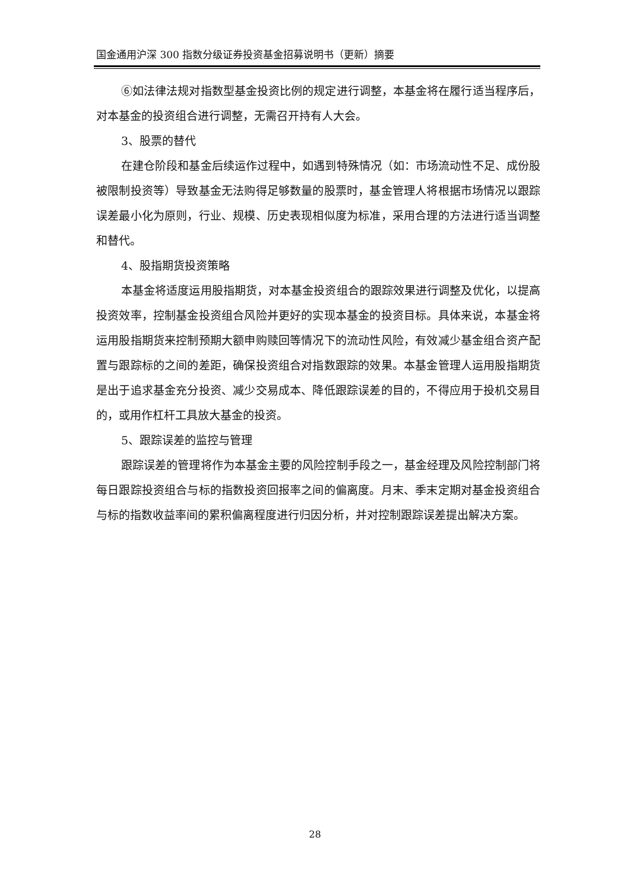国金通用沪深 300 指数分级证券投资基金招募说明书（更新）摘要
⑥如法律法规对指数型基金投资比例的规定进行调整，本基金将在履行适当程序后，对本基金的投资组合进行调整，无需召开持有人大会。
3、股票的替代
在建仓阶段和基金后续运作过程中，如遇到特殊情况（如：市场流动性不足、成份股被限制投资等）导致基金无法购得足够数量的股票时，基金管理人将根据市场情况以跟踪误差最小化为原则，行业、规模、历史表现相似度为标准，采用合理的方法进行适当调整和替代。
4、股指期货投资策略
本基金将适度运用股指期货，对本基金投资组合的跟踪效果进行调整及优化，以提高投资效率，控制基金投资组合风险并更好的实现本基金的投资目标。具体来说，本基金将运用股指期货来控制预期大额申购赎回等情况下的流动性风险，有效减少基金组合资产配置与跟踪标的之间的差距，确保投资组合对指数跟踪的效果。本基金管理人运用股指期货是出于追求基金充分投资、减少交易成本、降低跟踪误差的目的，不得应用于投机交易目的，或用作杠杆工具放大基金的投资。
5、跟踪误差的监控与管理
跟踪误差的管理将作为本基金主要的风险控制手段之一，基金经理及风险控制部门将每日跟踪投资组合与标的指数投资回报率之间的偏离度。月末、季末定期对基金投资组合与标的指数收益率间的累积偏离程度进行归因分析，并对控制跟踪误差提出解决方案。
28